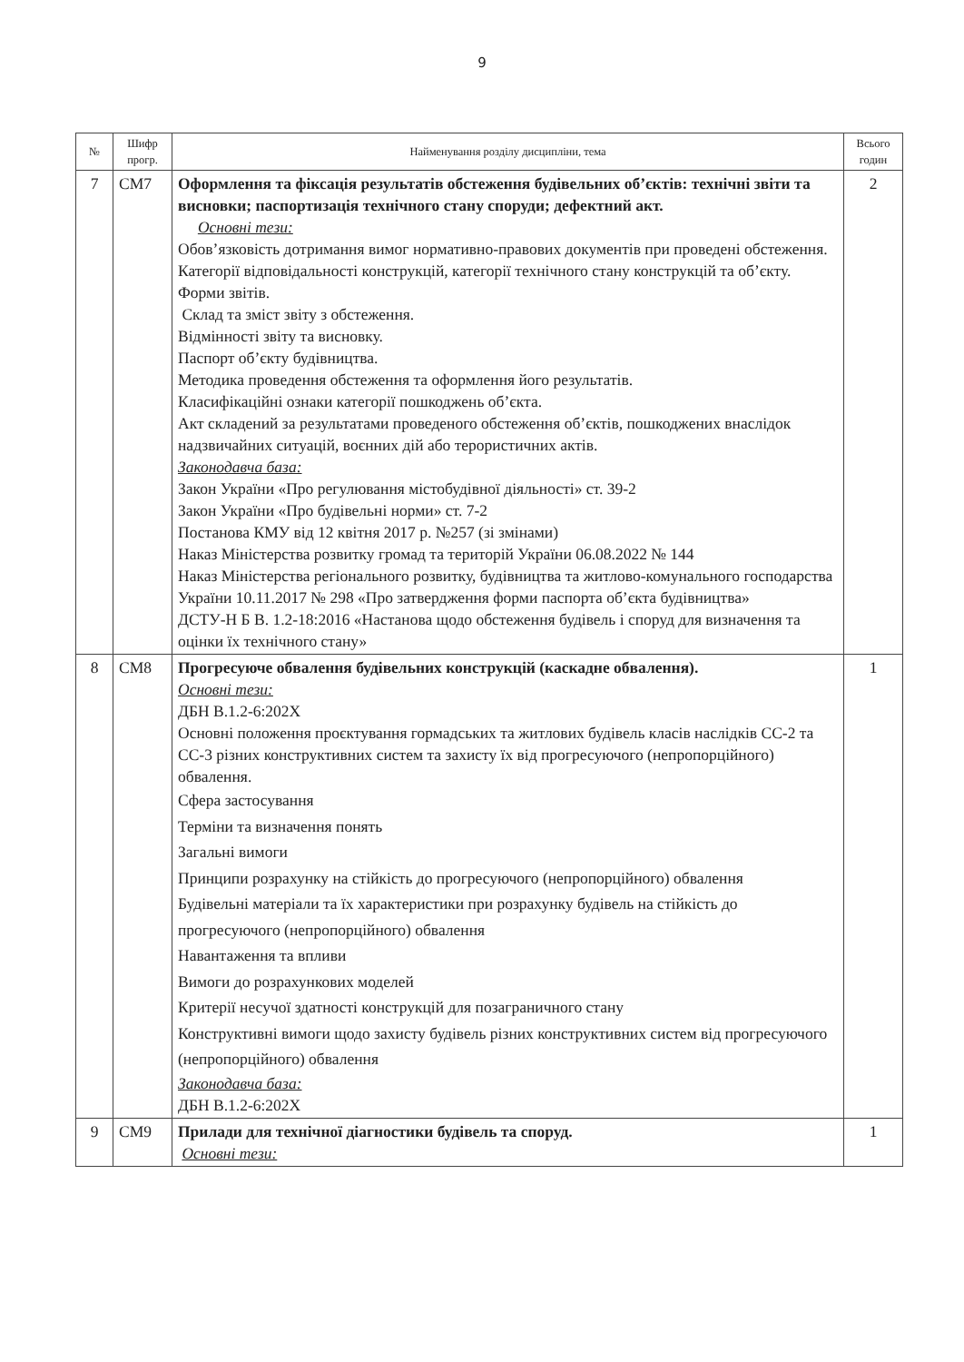9
| № | Шифр прогр. | Найменування розділу дисципліни, тема | Всього годин |
| --- | --- | --- | --- |
| 7 | СМ7 | Оформлення та фіксація результатів обстеження будівельних об’єктів: технічні звіти та висновки; паспортизація технічного стану споруди; дефектний акт. Основні тези: Обов’язковість дотримання вимог нормативно-правових документів при проведені обстеження. Категорії відповідальності конструкцій, категорії технічного стану конструкцій та об’єкту. Форми звітів. Склад та зміст звіту з обстеження. Відмінності звіту та висновку. Паспорт об’єкту будівництва. Методика проведення обстеження та оформлення його результатів. Класифікаційні ознаки категорії пошкоджень об’єкта. Акт складений за результатами проведеного обстеження об’єктів, пошкоджених внаслідок надзвичайних ситуацій, воєнних дій або терористичних актів. Законодавча база: Закон України «Про регулювання містобудівної діяльності» ст. 39-2 Закон України «Про будівельні норми» ст. 7-2 Постанова КМУ від 12 квітня 2017 р. №257 (зі змінами) Наказ Міністерства розвитку громад та територій України 06.08.2022 № 144 Наказ Міністерства регіонального розвитку, будівництва та житлово-комунального господарства України 10.11.2017 № 298 «Про затвердження форми паспорта об’єкта будівництва» ДСТУ-Н Б В. 1.2-18:2016 «Настанова щодо обстеження будівель і споруд для визначення та оцінки їх технічного стану» | 2 |
| 8 | СМ8 | Прогресуюче обвалення будівельних конструкцій (каскадне обвалення). Основні тези: ДБН В.1.2-6:202Х Основні положення проєктування гормадських та житлових будівель класів наслідків СС-2 та СС-3 різних конструктивних систем та захисту їх від прогресуючого (непропорційного) обвалення. Сфера застосування Терміни та визначення понять Загальні вимоги Принципи розрахунку на стійкість до прогресуючого (непропорційного) обвалення Будівельні матеріали та їх характеристики при розрахунку будівель на стійкість до прогресуючого (непропорційного) обвалення Навантаження та впливи Вимоги до розрахункових моделей Критерії несучої здатності конструкцій для позаграничного стану Конструктивні вимоги щодо захисту будівель різних конструктивних систем від прогресуючого (непропорційного) обвалення Законодавча база: ДБН В.1.2-6:202Х | 1 |
| 9 | СМ9 | Прилади для технічної діагностики будівель та споруд. Основні тези: | 1 |